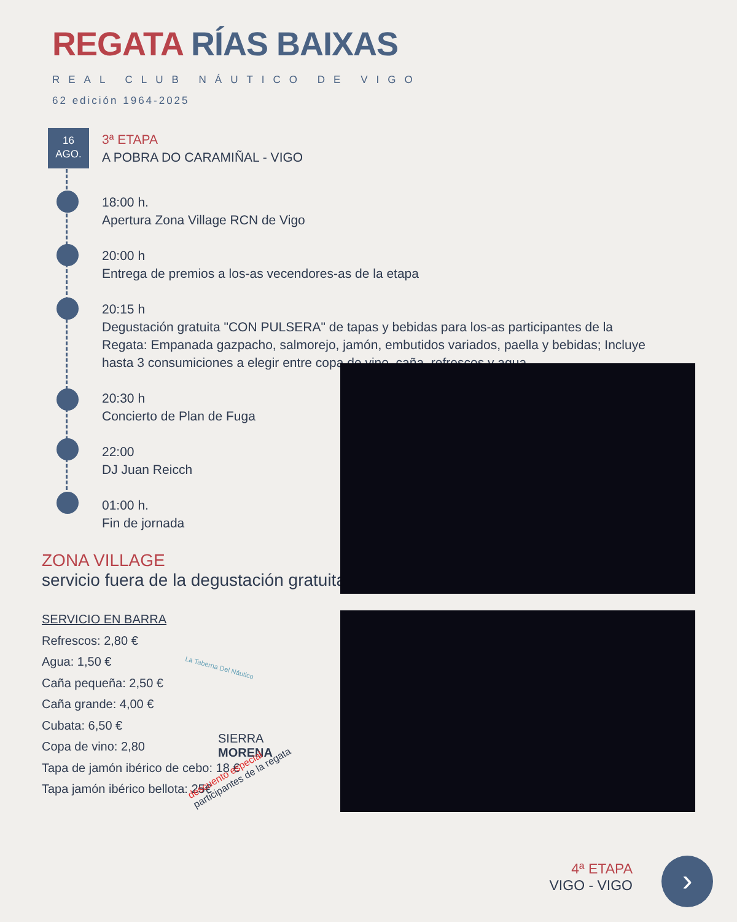REGATA RÍAS BAIXAS
REAL CLUB NÁUTICO DE VIGO
62 edición 1964-2025
16
AGO.
3ª ETAPA
A POBRA DO CARAMIÑAL - VIGO
18:00 h.
Apertura Zona Village RCN de Vigo
20:00 h
Entrega de premios a los-as vecendores-as de la etapa
20:15 h
Degustación gratuita "CON PULSERA" de tapas y bebidas para los-as participantes de la Regata: Empanada gazpacho, salmorejo, jamón, embutidos variados, paella y bebidas; Incluye hasta 3 consumiciones a elegir entre copa de vino, caña, refrescos y agua
20:30 h
Concierto de Plan de Fuga
22:00
DJ Juan Reicch
01:00 h.
Fin de jornada
ZONA VILLAGE
servicio fuera de la degustación gratuita
SERVICIO EN BARRA
Refrescos: 2,80 €
Agua: 1,50 €
Caña pequeña: 2,50 €
Caña grande: 4,00 €
Cubata: 6,50 €
Copa de vino: 2,80
Tapa de jamón ibérico de cebo: 18 €
Tapa jamón ibérico bellota: 25€
La Taberna Del Náutico
SIERRA
MORENA
descuento especial
participantes de la regata
4ª ETAPA
VIGO - VIGO
›